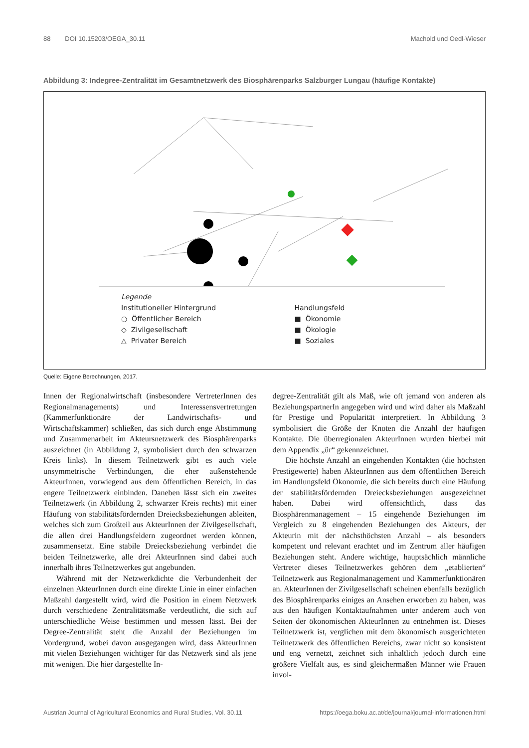88 DOI 10.15203/OEGA_30.11 Machold und Oedl-Wieser
Abbildung 3: Indegree-Zentralität im Gesamtnetzwerk des Biosphärenparks Salzburger Lungau (häufige Kontakte)
Legende
Institutioneller Hintergrund
○ Öffentlicher Bereich
◇ Zivilgesellschaft
△ Privater Bereich
Handlungsfeld
■ Ökonomie
■ Ökologie
■ Soziales
Quelle: Eigene Berechnungen, 2017.
Innen der Regionalwirtschaft (insbesondere VertreterInnen des Regionalmanagements) und Interessensvertretungen (Kammerfunktionäre der Landwirtschafts- und Wirtschaftskammer) schließen, das sich durch enge Abstimmung und Zusammenarbeit im Akteursnetzwerk des Biosphärenparks auszeichnet (in Abbildung 2, symbolisiert durch den schwarzen Kreis links). In diesem Teilnetzwerk gibt es auch viele unsymmetrische Verbindungen, die eher außenstehende AkteurInnen, vorwiegend aus dem öffentlichen Bereich, in das engere Teilnetzwerk einbinden. Daneben lässt sich ein zweites Teilnetzwerk (in Abbildung 2, schwarzer Kreis rechts) mit einer Häufung von stabilitätsfördernden Dreiecksbeziehungen ableiten, welches sich zum Großteil aus AkteurInnen der Zivilgesellschaft, die allen drei Handlungsfeldern zugeordnet werden können, zusammensetzt. Eine stabile Dreiecksbeziehung verbindet die beiden Teilnetzwerke, alle drei AkteurInnen sind dabei auch innerhalb ihres Teilnetzwerkes gut angebunden.
Während mit der Netzwerkdichte die Verbundenheit der einzelnen AkteurInnen durch eine direkte Linie in einer einfachen Maßzahl dargestellt wird, wird die Position in einem Netzwerk durch verschiedene Zentralitätsmaße verdeutlicht, die sich auf unterschiedliche Weise bestimmen und messen lässt. Bei der Degree-Zentralität steht die Anzahl der Beziehungen im Vordergrund, wobei davon ausgegangen wird, dass AkteurInnen mit vielen Beziehungen wichtiger für das Netzwerk sind als jene mit wenigen. Die hier dargestellte In-
degree-Zentralität gilt als Maß, wie oft jemand von anderen als BeziehungspartnerIn angegeben wird und wird daher als Maßzahl für Prestige und Popularität interpretiert. In Abbildung 3 symbolisiert die Größe der Knoten die Anzahl der häufigen Kontakte. Die überregionalen AkteurInnen wurden hierbei mit dem Appendix „ür“ gekennzeichnet.
Die höchste Anzahl an eingehenden Kontakten (die höchsten Prestigewerte) haben AkteurInnen aus dem öffentlichen Bereich im Handlungsfeld Ökonomie, die sich bereits durch eine Häufung der stabilitätsfördernden Dreiecksbeziehungen ausgezeichnet haben. Dabei wird offensichtlich, dass das Biosphärenmanagement – 15 eingehende Beziehungen im Vergleich zu 8 eingehenden Beziehungen des Akteurs, der Akteurin mit der nächsthöchsten Anzahl – als besonders kompetent und relevant erachtet und im Zentrum aller häufigen Beziehungen steht. Andere wichtige, hauptsächlich männliche Vertreter dieses Teilnetzwerkes gehören dem „etablierten“ Teilnetzwerk aus Regionalmanagement und Kammerfunktionären an. AkteurInnen der Zivilgesellschaft scheinen ebenfalls bezüglich des Biosphärenparks einiges an Ansehen erworben zu haben, was aus den häufigen Kontaktaufnahmen unter anderem auch von Seiten der ökonomischen AkteurInnen zu entnehmen ist. Dieses Teilnetzwerk ist, verglichen mit dem ökonomisch ausgerichteten Teilnetzwerk des öffentlichen Bereichs, zwar nicht so konsistent und eng vernetzt, zeichnet sich inhaltlich jedoch durch eine größere Vielfalt aus, es sind gleichermaßen Männer wie Frauen invol-
Austrian Journal of Agricultural Economics and Rural Studies, Vol. 30.11 https://oega.boku.ac.at/de/journal/journal-informationen.html